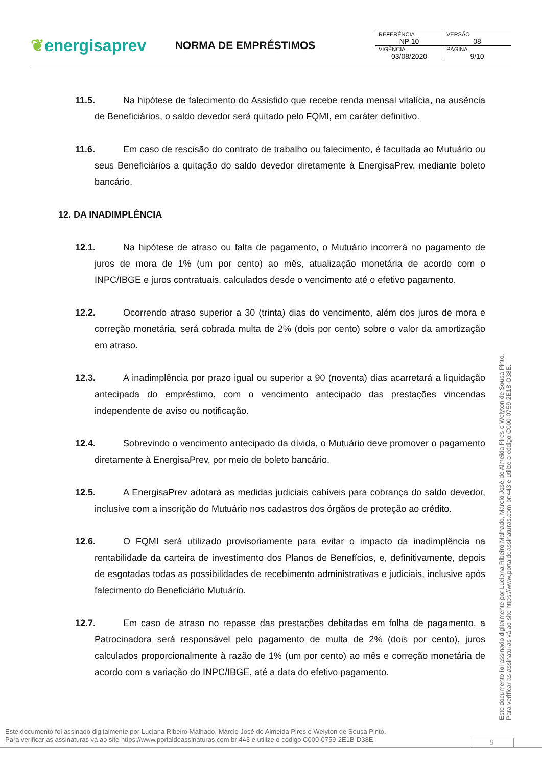❦energisaprev
NORMA DE EMPRÉSTIMOS
| REFERÊNCIA | VERSÃO |
| NP 10 | 08 |
| VIGÊNCIA | PÁGINA |
| 03/08/2020 | 9/10 |
11.5. Na hipótese de falecimento do Assistido que recebe renda mensal vitalícia, na ausência de Beneficiários, o saldo devedor será quitado pelo FQMI, em caráter definitivo.
11.6. Em caso de rescisão do contrato de trabalho ou falecimento, é facultada ao Mutuário ou seus Beneficiários a quitação do saldo devedor diretamente à EnergisaPrev, mediante boleto bancário.
12. DA INADIMPLÊNCIA
12.1. Na hipótese de atraso ou falta de pagamento, o Mutuário incorrerá no pagamento de juros de mora de 1% (um por cento) ao mês, atualização monetária de acordo com o INPC/IBGE e juros contratuais, calculados desde o vencimento até o efetivo pagamento.
12.2. Ocorrendo atraso superior a 30 (trinta) dias do vencimento, além dos juros de mora e correção monetária, será cobrada multa de 2% (dois por cento) sobre o valor da amortização em atraso.
12.3. A inadimplência por prazo igual ou superior a 90 (noventa) dias acarretará a liquidação antecipada do empréstimo, com o vencimento antecipado das prestações vincendas independente de aviso ou notificação.
12.4. Sobrevindo o vencimento antecipado da dívida, o Mutuário deve promover o pagamento diretamente à EnergisaPrev, por meio de boleto bancário.
12.5. A EnergisaPrev adotará as medidas judiciais cabíveis para cobrança do saldo devedor, inclusive com a inscrição do Mutuário nos cadastros dos órgãos de proteção ao crédito.
12.6. O FQMI será utilizado provisoriamente para evitar o impacto da inadimplência na rentabilidade da carteira de investimento dos Planos de Benefícios, e, definitivamente, depois de esgotadas todas as possibilidades de recebimento administrativas e judiciais, inclusive após falecimento do Beneficiário Mutuário.
12.7. Em caso de atraso no repasse das prestações debitadas em folha de pagamento, a Patrocinadora será responsável pelo pagamento de multa de 2% (dois por cento), juros calculados proporcionalmente à razão de 1% (um por cento) ao mês e correção monetária de acordo com a variação do INPC/IBGE, até a data do efetivo pagamento.
Este documento foi assinado digitalmente por Luciana Ribeiro Malhado, Márcio José de Almeida Pires e Welyton de Sousa Pinto.
Para verificar as assinaturas vá ao site https://www.portaldeassinaturas.com.br:443 e utilize o código C000-0759-2E1B-D38E.
Este documento foi assinado digitalmente por Luciana Ribeiro Malhado, Márcio José de Almeida Pires e Welyton de Sousa Pinto.
Para verificar as assinaturas vá ao site https://www.portaldeassinaturas.com.br:443 e utilize o código C000-0759-2E1B-D38E.
9